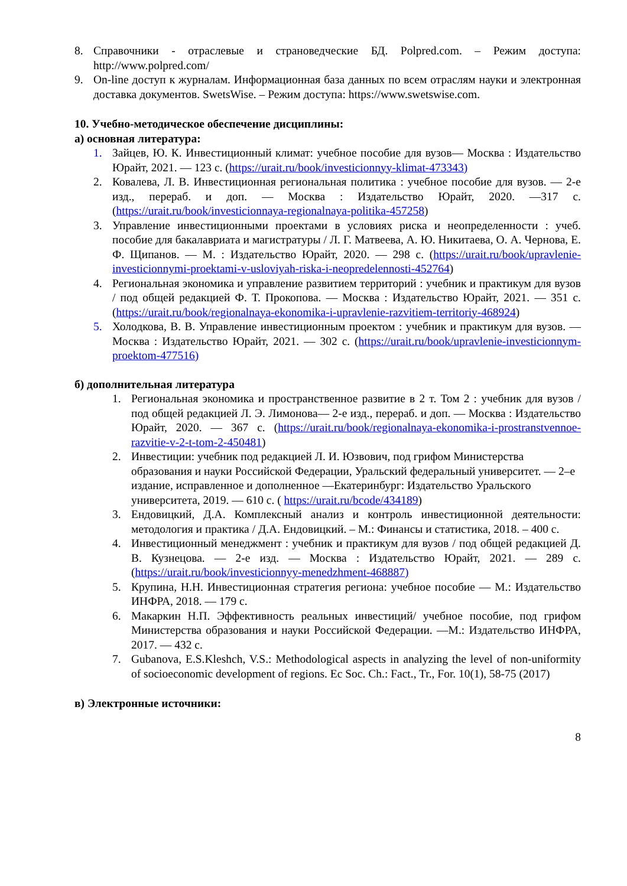8. Справочники - отраслевые и страноведческие БД. Polpred.com. – Режим доступа: http://www.polpred.com/
9. On-line доступ к журналам. Информационная база данных по всем отраслям науки и электронная доставка документов. SwetsWise. – Режим доступа: https://www.swetswise.com.
10. Учебно-методическое обеспечение дисциплины:
а) основная литература:
1. Зайцев, Ю. К. Инвестиционный климат: учебное пособие для вузов— Москва : Издательство Юрайт, 2021. — 123 с. (https://urait.ru/book/investicionnyy-klimat-473343)
2. Ковалева, Л. В. Инвестиционная региональная политика : учебное пособие для вузов. — 2-е изд., перераб. и доп. — Москва : Издательство Юрайт, 2020. —317 с. (https://urait.ru/book/investicionnaya-regionalnaya-politika-457258)
3. Управление инвестиционными проектами в условиях риска и неопределенности : учеб. пособие для бакалавриата и магистратуры / Л. Г. Матвеева, А. Ю. Никитаева, О. А. Чернова, Е. Ф. Щипанов. — М. : Издательство Юрайт, 2020. — 298 с. (https://urait.ru/book/upravlenie-investicionnymi-proektami-v-usloviyah-riska-i-neopredelennosti-452764)
4. Региональная экономика и управление развитием территорий : учебник и практикум для вузов / под общей редакцией Ф. Т. Прокопова. — Москва : Издательство Юрайт, 2021. — 351 с. (https://urait.ru/book/regionalnaya-ekonomika-i-upravlenie-razvitiem-territoriy-468924)
5. Холодкова, В. В. Управление инвестиционным проектом : учебник и практикум для вузов. — Москва : Издательство Юрайт, 2021. — 302 с. (https://urait.ru/book/upravlenie-investicionnym-proektom-477516)
б) дополнительная литература
1. Региональная экономика и пространственное развитие в 2 т. Том 2 : учебник для вузов / под общей редакцией Л. Э. Лимонова— 2-е изд., перераб. и доп. — Москва : Издательство Юрайт, 2020. — 367 с. (https://urait.ru/book/regionalnaya-ekonomika-i-prostranstvennoe-razvitie-v-2-t-tom-2-450481)
2. Инвестиции: учебник под редакцией Л. И. Юзвович, под грифом Министерства образования и науки Российской Федерации, Уральский федеральный университет. — 2–е издание, исправленное и дополненное —Екатеринбург: Издательство Уральского университета, 2019. — 610 с. ( https://urait.ru/bcode/434189)
3. Ендовицкий, Д.А. Комплексный анализ и контроль инвестиционной деятельности: методология и практика / Д.А. Ендовицкий. – М.: Финансы и статистика, 2018. – 400 с.
4. Инвестиционный менеджмент : учебник и практикум для вузов / под общей редакцией Д. В. Кузнецова. — 2-е изд. — Москва : Издательство Юрайт, 2021. — 289 с. (https://urait.ru/book/investicionnyy-menedzhment-468887)
5. Крупина, Н.Н. Инвестиционная стратегия региона: учебное пособие — М.: Издательство ИНФРА, 2018. — 179 с.
6. Макаркин Н.П. Эффективность реальных инвестиций/ учебное пособие, под грифом Министерства образования и науки Российской Федерации. —М.: Издательство ИНФРА, 2017. — 432 с.
7. Gubanova, E.S.Kleshch, V.S.: Methodological aspects in analyzing the level of non-uniformity of socioeconomic development of regions. Ec Soc. Ch.: Fact., Tr., For. 10(1), 58-75 (2017)
в) Электронные источники:
8